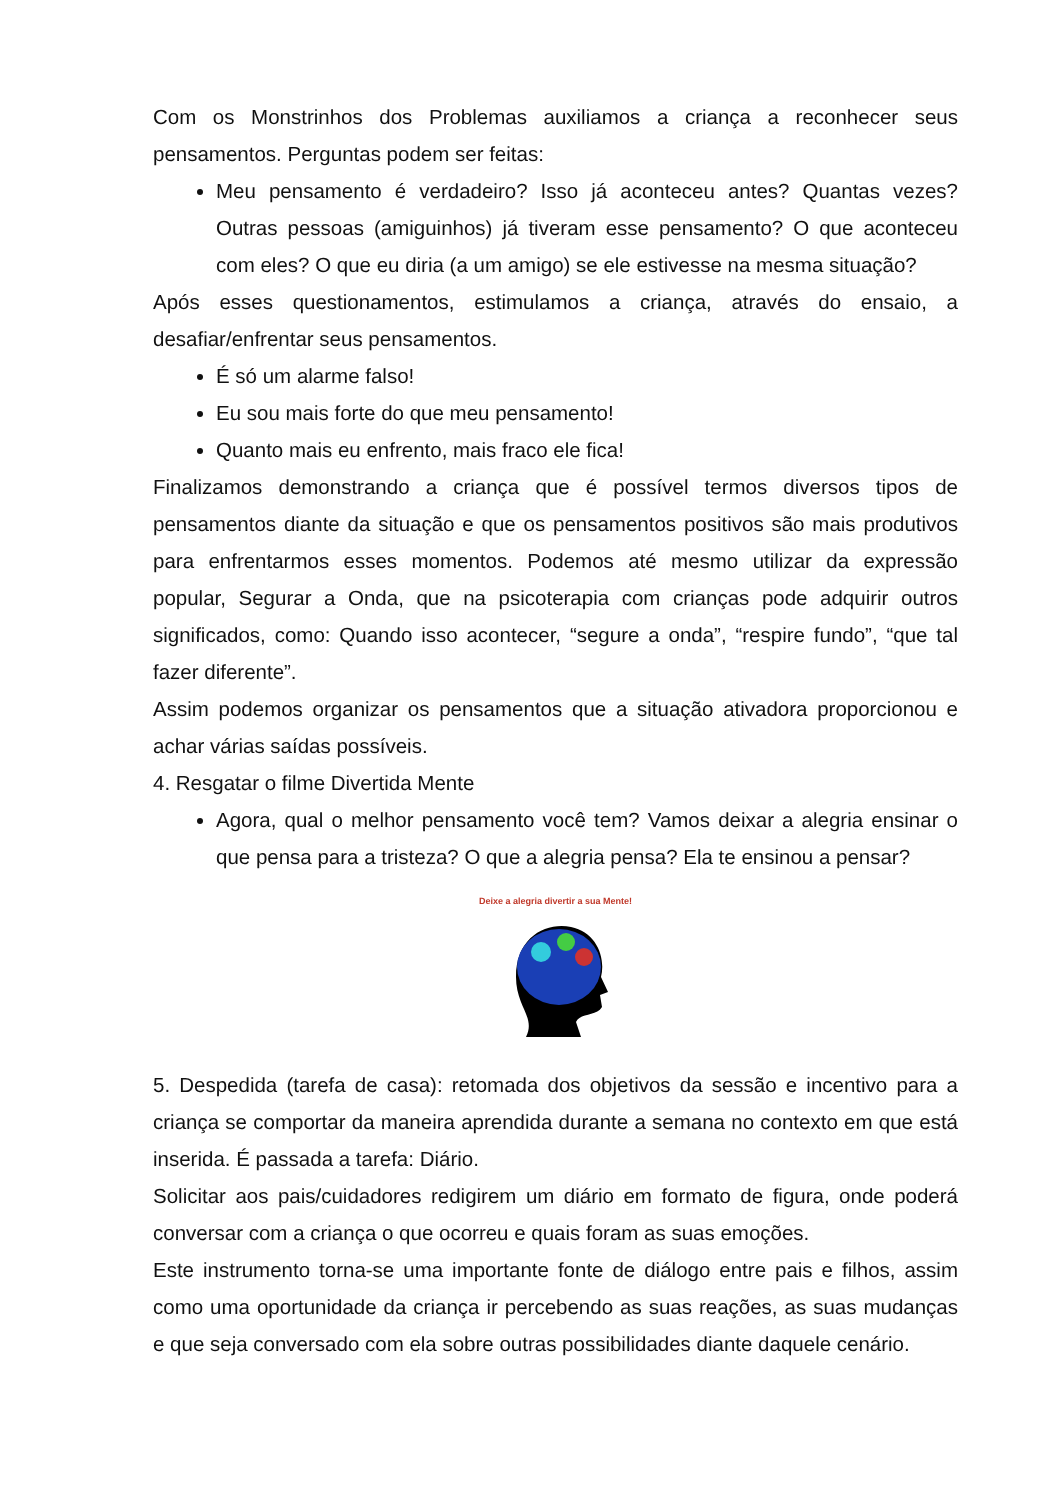Com os Monstrinhos dos Problemas auxiliamos a criança a reconhecer seus pensamentos. Perguntas podem ser feitas:
Meu pensamento é verdadeiro? Isso já aconteceu antes? Quantas vezes? Outras pessoas (amiguinhos) já tiveram esse pensamento? O que aconteceu com eles? O que eu diria (a um amigo) se ele estivesse na mesma situação?
Após esses questionamentos, estimulamos a criança, através do ensaio, a desafiar/enfrentar seus pensamentos.
É só um alarme falso!
Eu sou mais forte do que meu pensamento!
Quanto mais eu enfrento, mais fraco ele fica!
Finalizamos demonstrando a criança que é possível termos diversos tipos de pensamentos diante da situação e que os pensamentos positivos são mais produtivos para enfrentarmos esses momentos. Podemos até mesmo utilizar da expressão popular, Segurar a Onda, que na psicoterapia com crianças pode adquirir outros significados, como: Quando isso acontecer, “segure a onda”, “respire fundo”, “que tal fazer diferente”.
Assim podemos organizar os pensamentos que a situação ativadora proporcionou e achar várias saídas possíveis.
4. Resgatar o filme Divertida Mente
Agora, qual o melhor pensamento você tem? Vamos deixar a alegria ensinar o que pensa para a tristeza? O que a alegria pensa? Ela te ensinou a pensar?
Deixe a alegria divertir a sua Mente!
5. Despedida (tarefa de casa): retomada dos objetivos da sessão e incentivo para a criança se comportar da maneira aprendida durante a semana no contexto em que está inserida. É passada a tarefa: Diário.
Solicitar aos pais/cuidadores redigirem um diário em formato de figura, onde poderá conversar com a criança o que ocorreu e quais foram as suas emoções.
Este instrumento torna-se uma importante fonte de diálogo entre pais e filhos, assim como uma oportunidade da criança ir percebendo as suas reações, as suas mudanças e que seja conversado com ela sobre outras possibilidades diante daquele cenário.